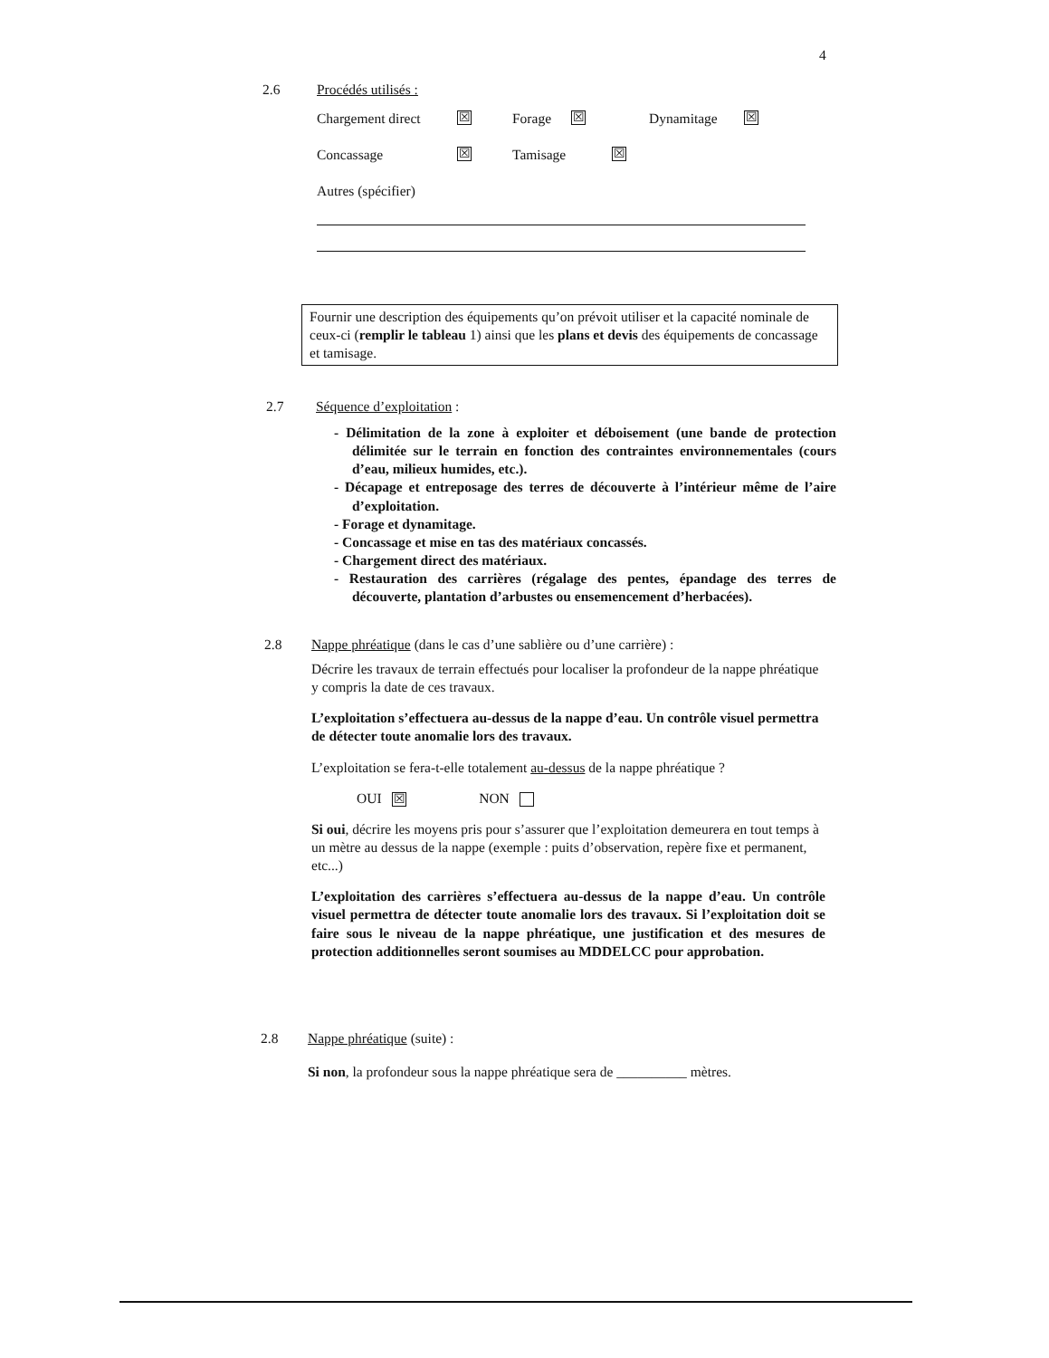4
2.6
Procédés utilisés :
Chargement direct ☒ Forage ☒ Dynamitage ☒
Concassage ☒ Tamisage ☒
Autres (spécifier)
Fournir une description des équipements qu’on prévoit utiliser et la capacité nominale de ceux-ci (remplir le tableau 1) ainsi que les plans et devis des équipements de concassage et tamisage.
2.7
Séquence d’exploitation :
- Délimitation de la zone à exploiter et déboisement (une bande de protection délimitée sur le terrain en fonction des contraintes environnementales (cours d’eau, milieux humides, etc.).
- Décapage et entreposage des terres de découverte à l’intérieur même de l’aire d’exploitation.
- Forage et dynamitage.
- Concassage et mise en tas des matériaux concassés.
- Chargement direct des matériaux.
- Restauration des carrières (régalage des pentes, épandage des terres de découverte, plantation d’arbustes ou ensemencement d’herbacées).
2.8
Nappe phréatique (dans le cas d’une sablière ou d’une carrière) :
Décrire les travaux de terrain effectués pour localiser la profondeur de la nappe phréatique y compris la date de ces travaux.
L’exploitation s’effectuera au-dessus de la nappe d’eau. Un contrôle visuel permettra de détecter toute anomalie lors des travaux.
L’exploitation se fera-t-elle totalement au-dessus de la nappe phréatique ?
OUI ☒ NON
Si oui, décrire les moyens pris pour s’assurer que l’exploitation demeurera en tout temps à un mètre au dessus de la nappe (exemple : puits d’observation, repère fixe et permanent, etc...)
L’exploitation des carrières s’effectuera au-dessus de la nappe d’eau. Un contrôle visuel permettra de détecter toute anomalie lors des travaux. Si l’exploitation doit se faire sous le niveau de la nappe phréatique, une justification et des mesures de protection additionnelles seront soumises au MDDELCC pour approbation.
2.8
Nappe phréatique (suite) :
Si non, la profondeur sous la nappe phréatique sera de __________ mètres.